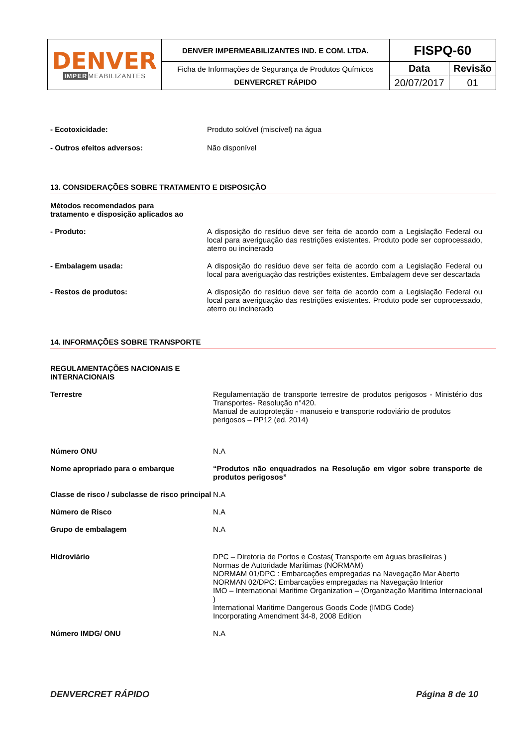| DENVER IMPER MEABILIZANTES | DENVER IMPERMEABILIZANTES IND. E COM. LTDA. | FISPQ-60 | |
| | Ficha de Informações de Segurança de Produtos Químicos DENVERCRET RÁPIDO | Data | Revisão |
| | | 20/07/2017 | 01 |
- Ecotoxicidade: Produto solúvel (miscível) na água
- Outros efeitos adversos: Não disponível
13. CONSIDERAÇÕES SOBRE TRATAMENTO E DISPOSIÇÃO
Métodos recomendados para
tratamento e disposição aplicados ao
- Produto: A disposição do resíduo deve ser feita de acordo com a Legislação Federal ou local para averiguação das restrições existentes. Produto pode ser coprocessado, aterro ou incinerado
- Embalagem usada: A disposição do resíduo deve ser feita de acordo com a Legislação Federal ou local para averiguação das restrições existentes. Embalagem deve ser descartada
- Restos de produtos: A disposição do resíduo deve ser feita de acordo com a Legislação Federal ou local para averiguação das restrições existentes. Produto pode ser coprocessado, aterro ou incinerado
14. INFORMAÇÕES SOBRE TRANSPORTE
REGULAMENTAÇÕES NACIONAIS E INTERNACIONAIS
Terrestre Regulamentação de transporte terrestre de produtos perigosos - Ministério dos Transportes- Resolução n°420.
Manual de autoproteção - manuseio e transporte rodoviário de produtos perigosos – PP12 (ed. 2014)
Número ONU N.A
Nome apropriado para o embarque “Produtos não enquadrados na Resolução em vigor sobre transporte de produtos perigosos”
Classe de risco / subclasse de risco principal
N.A
Número de Risco N.A
Grupo de embalagem N.A
Hidroviário DPC – Diretoria de Portos e Costas( Transporte em águas brasileiras )
Normas de Autoridade Marítimas (NORMAM)
NORMAM 01/DPC : Embarcações empregadas na Navegação Mar Aberto
NORMAN 02/DPC: Embarcações empregadas na Navegação Interior
IMO – International Maritime Organization – (Organização Marítima Internacional )
International Maritime Dangerous Goods Code (IMDG Code)
Incorporating Amendment 34-8, 2008 Edition
Número IMDG/ ONU N.A
DENVERCRET RÁPIDO Página 8 de 10